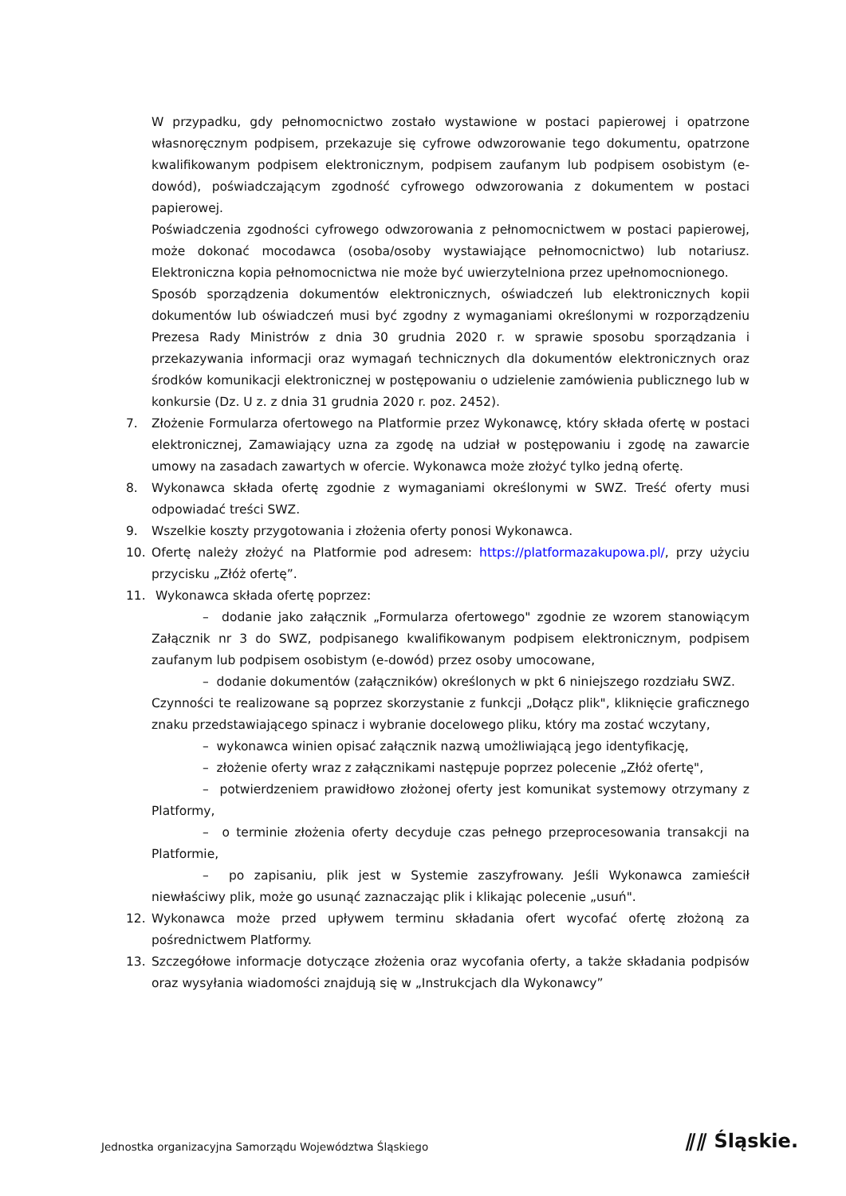W przypadku, gdy pełnomocnictwo zostało wystawione w postaci papierowej i opatrzone własnoręcznym podpisem, przekazuje się cyfrowe odwzorowanie tego dokumentu, opatrzone kwalifikowanym podpisem elektronicznym, podpisem zaufanym lub podpisem osobistym (e-dowód), poświadczającym zgodność cyfrowego odwzorowania z dokumentem w postaci papierowej.
Poświadczenia zgodności cyfrowego odwzorowania z pełnomocnictwem w postaci papierowej, może dokonać mocodawca (osoba/osoby wystawiające pełnomocnictwo) lub notariusz. Elektroniczna kopia pełnomocnictwa nie może być uwierzytelniona przez upełnomocnionego.
Sposób sporządzenia dokumentów elektronicznych, oświadczeń lub elektronicznych kopii dokumentów lub oświadczeń musi być zgodny z wymaganiami określonymi w rozporządzeniu Prezesa Rady Ministrów z dnia 30 grudnia 2020 r. w sprawie sposobu sporządzania i przekazywania informacji oraz wymagań technicznych dla dokumentów elektronicznych oraz środków komunikacji elektronicznej w postępowaniu o udzielenie zamówienia publicznego lub w konkursie (Dz. U z. z dnia 31 grudnia 2020 r. poz. 2452).
7. Złożenie Formularza ofertowego na Platformie przez Wykonawcę, który składa ofertę w postaci elektronicznej, Zamawiający uzna za zgodę na udział w postępowaniu i zgodę na zawarcie umowy na zasadach zawartych w ofercie. Wykonawca może złożyć tylko jedną ofertę.
8. Wykonawca składa ofertę zgodnie z wymaganiami określonymi w SWZ. Treść oferty musi odpowiadać treści SWZ.
9. Wszelkie koszty przygotowania i złożenia oferty ponosi Wykonawca.
10. Ofertę należy złożyć na Platformie pod adresem: https://platformazakupowa.pl/, przy użyciu przycisku „Złóż ofertę”.
11. Wykonawca składa ofertę poprzez:
– dodanie jako załącznik „Formularza ofertowego" zgodnie ze wzorem stanowiącym Załącznik nr 3 do SWZ, podpisanego kwalifikowanym podpisem elektronicznym, podpisem zaufanym lub podpisem osobistym (e-dowód) przez osoby umocowane,
– dodanie dokumentów (załączników) określonych w pkt 6 niniejszego rozdziału SWZ.
Czynności te realizowane są poprzez skorzystanie z funkcji „Dołącz plik", kliknięcie graficznego znaku przedstawiającego spinacz i wybranie docelowego pliku, który ma zostać wczytany,
– wykonawca winien opisać załącznik nazwą umożliwiającą jego identyfikację,
– złożenie oferty wraz z załącznikami następuje poprzez polecenie „Złóż ofertę",
– potwierdzeniem prawidłowo złożonej oferty jest komunikat systemowy otrzymany z Platformy,
– o terminie złożenia oferty decyduje czas pełnego przeprocesowania transakcji na Platformie,
– po zapisaniu, plik jest w Systemie zaszyfrowany. Jeśli Wykonawca zamieścił niewłaściwy plik, może go usunąć zaznaczając plik i klikając polecenie „usuń".
12. Wykonawca może przed upływem terminu składania ofert wycofać ofertę złożoną za pośrednictwem Platformy.
13. Szczegółowe informacje dotyczące złożenia oraz wycofania oferty, a także składania podpisów oraz wysyłania wiadomości znajdują się w „Instrukcjach dla Wykonawcy”
Jednostka organizacyjna Samorządu Województwa Śląskiego
⫽⫽ Śląskie.